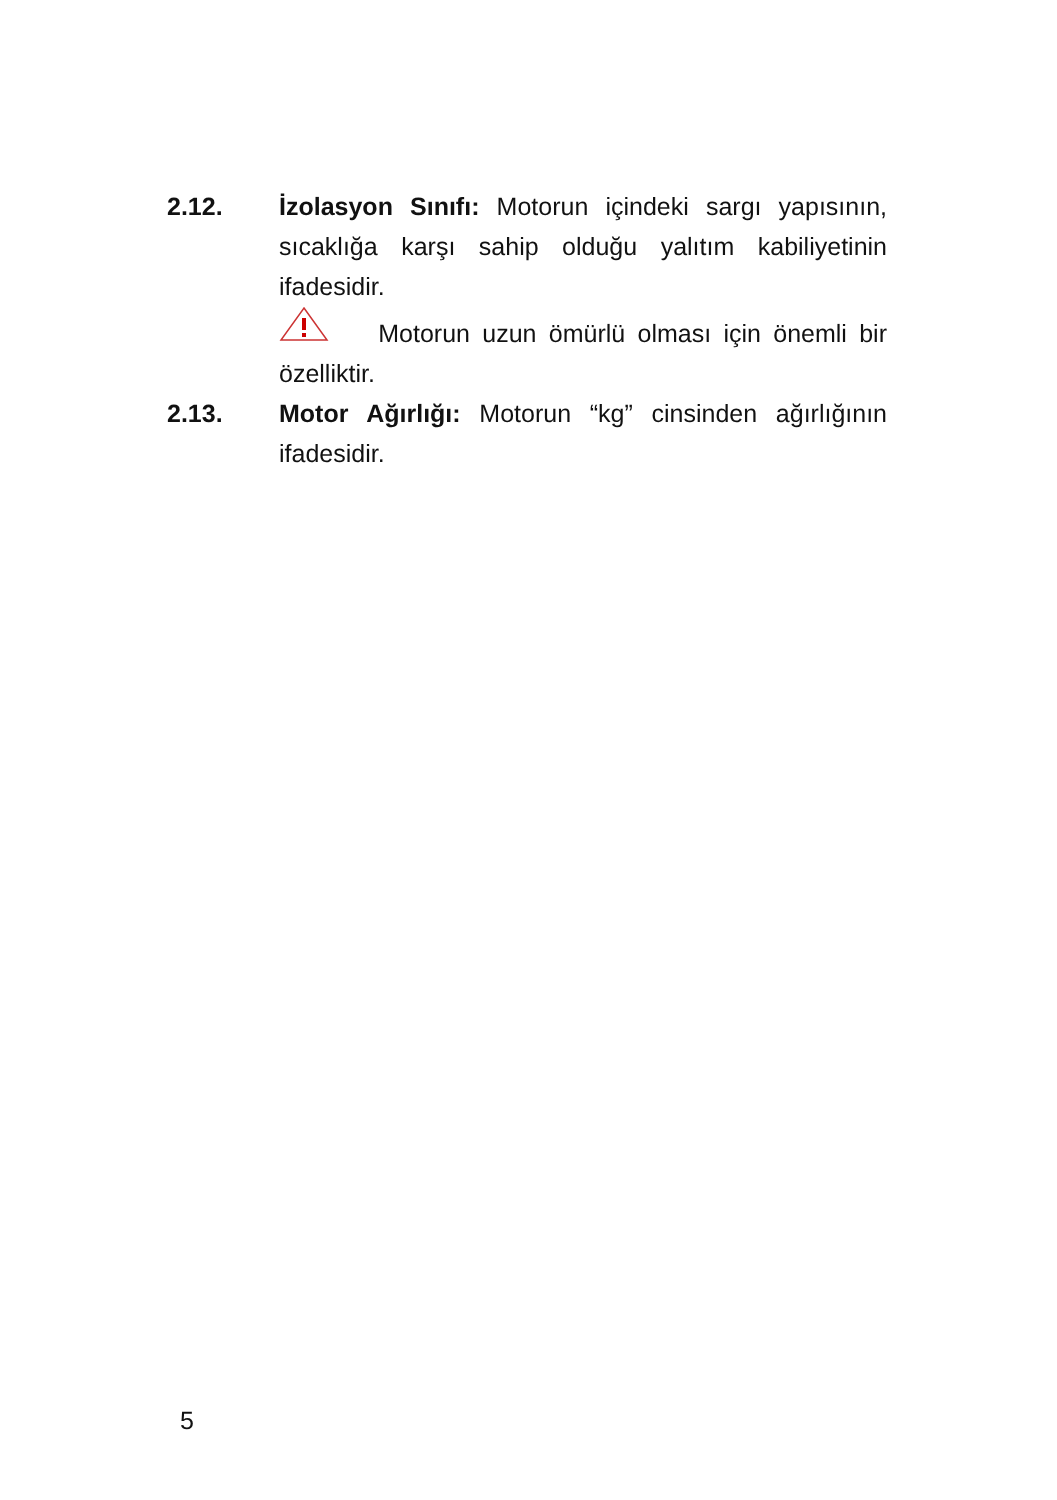2.12. İzolasyon Sınıfı: Motorun içindeki sargı yapısının, sıcaklığa karşı sahip olduğu yalıtım kabiliyetinin ifadesidir.
Motorun uzun ömürlü olması için önemli bir özelliktir.
2.13. Motor Ağırlığı: Motorun “kg” cinsinden ağırlığının ifadesidir.
5